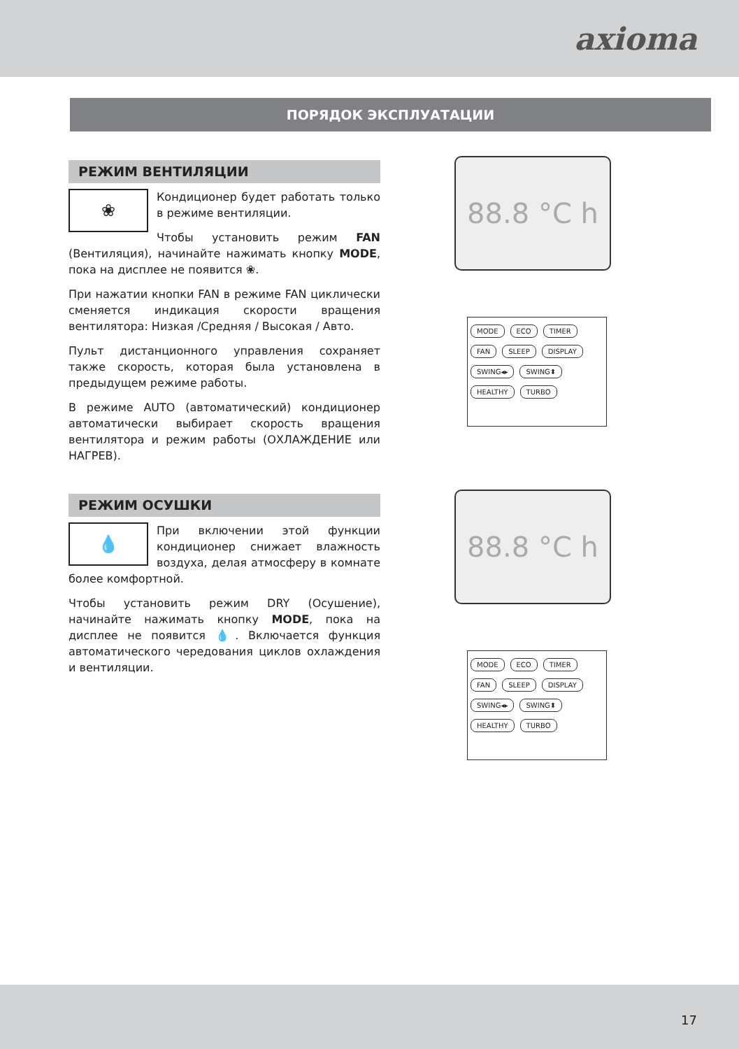axioma
ПОРЯДОК ЭКСПЛУАТАЦИИ
РЕЖИМ ВЕНТИЛЯЦИИ
❀
Кондиционер будет работать только в режиме вентиляции.
Чтобы установить режим FAN (Вентиляция), начинайте нажимать кнопку MODE, пока на дисплее не появится ❀.
При нажатии кнопки FAN в режиме FAN циклически сменяется индикация скорости вращения вентилятора: Низкая /Средняя / Высокая / Авто.
Пульт дистанционного управления сохраняет также скорость, которая была установлена в предыдущем режиме работы.
В режиме AUTO (автоматический) кондиционер автоматически выбирает скорость вращения вентилятора и режим работы (ОХЛАЖДЕНИЕ или НАГРЕВ).
88.8 °C h
MODE ECO TIMER
FAN SLEEP DISPLAY
SWING◂▸ SWING⬍
HEALTHY TURBO
РЕЖИМ ОСУШКИ
💧
При включении этой функции кондиционер снижает влажность воздуха, делая атмосферу в комнате более комфортной.
Чтобы установить режим DRY (Осушение), начинайте нажимать кнопку MODE, пока на дисплее не появится 💧. Включается функция автоматического чередования циклов охлаждения и вентиляции.
88.8 °C h
MODE ECO TIMER
FAN SLEEP DISPLAY
SWING◂▸ SWING⬍
HEALTHY TURBO
17